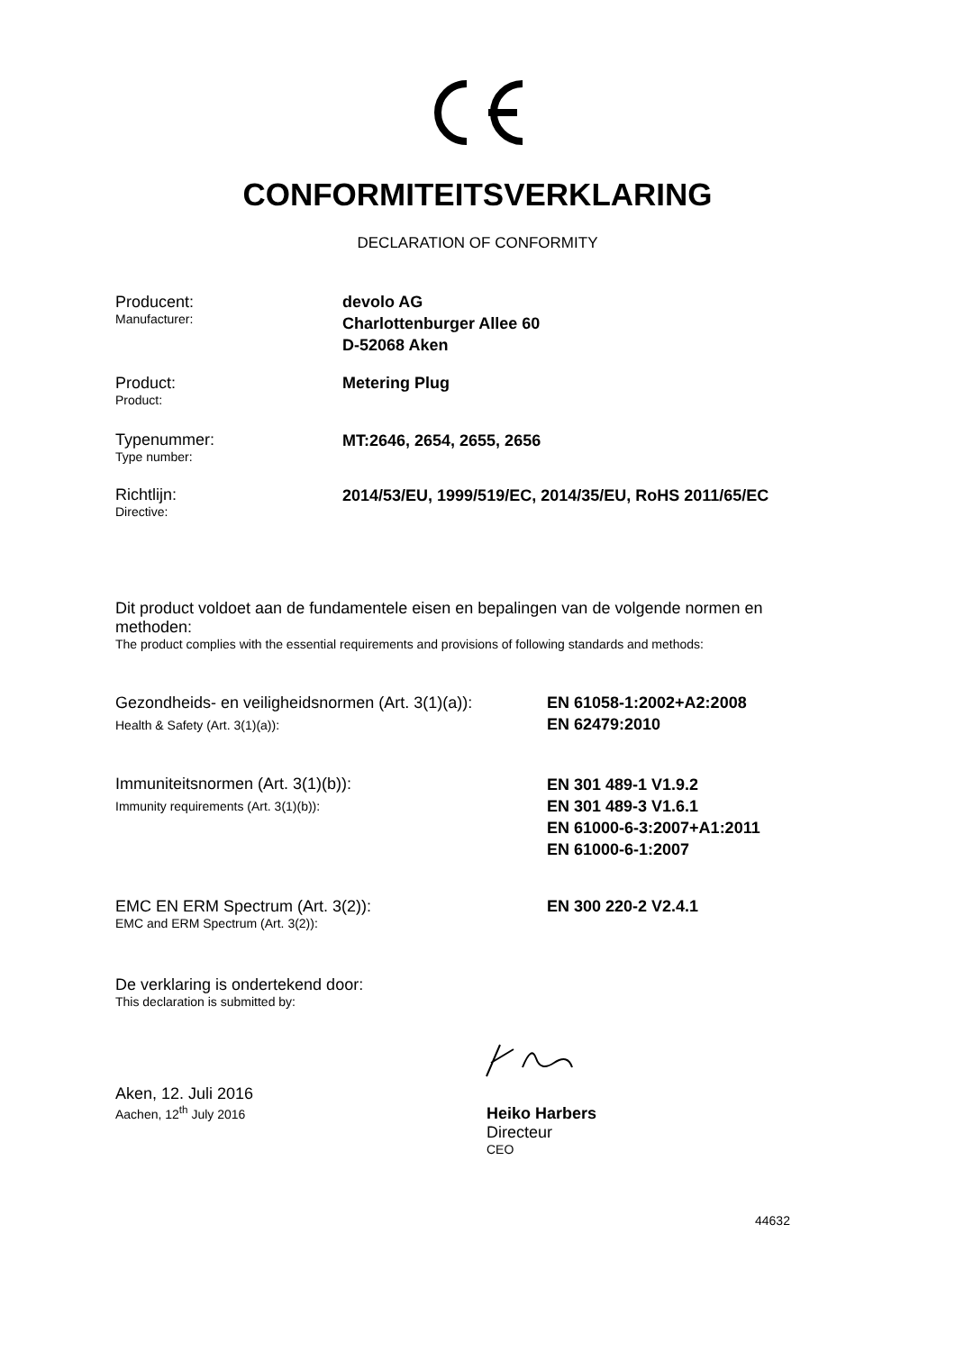CONFORMITEITSVERKLARING
DECLARATION OF CONFORMITY
Producent:
Manufacturer:
devolo AG
Charlottenburger Allee 60
D-52068 Aken
Product:
Product:
Metering Plug
Typenummer:
Type number:
MT:2646, 2654, 2655, 2656
Richtlijn:
Directive:
2014/53/EU, 1999/519/EC, 2014/35/EU, RoHS 2011/65/EC
Dit product voldoet aan de fundamentele eisen en bepalingen van de volgende normen en methoden:
The product complies with the essential requirements and provisions of following standards and methods:
Gezondheids- en veiligheidsnormen (Art. 3(1)(a)):
Health & Safety (Art. 3(1)(a)):
EN 61058-1:2002+A2:2008
EN 62479:2010
Immuniteitsnormen (Art. 3(1)(b)):
Immunity requirements (Art. 3(1)(b)):
EN 301 489-1 V1.9.2
EN 301 489-3 V1.6.1
EN 61000-6-3:2007+A1:2011
EN 61000-6-1:2007
EMC EN ERM Spectrum (Art. 3(2)):
EMC and ERM Spectrum (Art. 3(2)):
EN 300 220-2 V2.4.1
De verklaring is ondertekend door:
This declaration is submitted by:
Aken, 12. Juli 2016
Aachen, 12<sup>th</sup> July 2016
Heiko Harbers
Directeur
CEO
44632